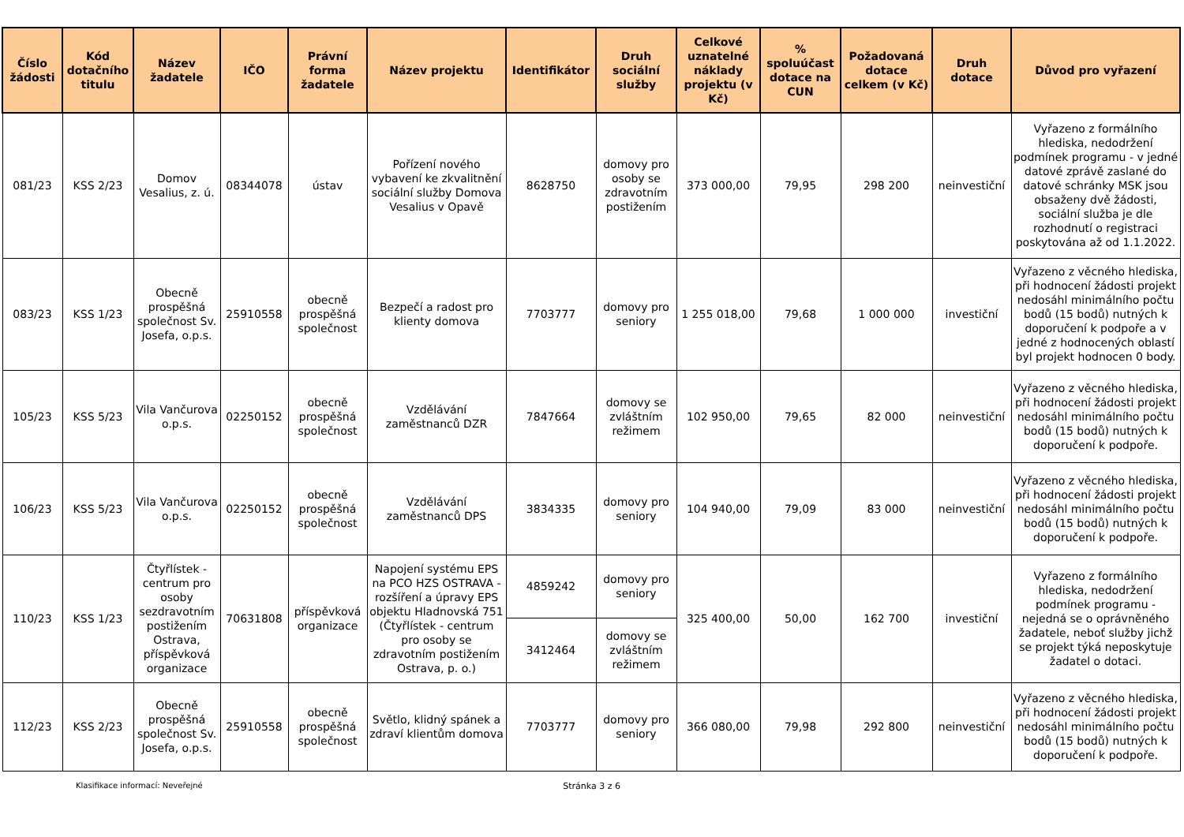| Číslo žádosti | Kód dotačního titulu | Název žadatele | IČO | Právní forma žadatele | Název projektu | Identifikátor | Druh sociální služby | Celkové uznatelné náklady projektu (v Kč) | % spoluúčast dotace na CUN | Požadovaná dotace celkem (v Kč) | Druh dotace | Důvod pro vyřazení |
| --- | --- | --- | --- | --- | --- | --- | --- | --- | --- | --- | --- | --- |
| 081/23 | KSS 2/23 | Domov Vesalius, z. ú. | 08344078 | ústav | Pořízení nového vybavení ke zkvalitnění sociální služby Domova Vesalius v Opavě | 8628750 | domovy pro osoby se zdravotním postižením | 373 000,00 | 79,95 | 298 200 | neinvestiční | Vyřazeno z formálního hlediska, nedodržení podmínek programu - v jedné datové zprávě zaslané do datové schránky MSK jsou obsaženy dvě žádosti, sociální služba je dle rozhodnutí o registraci poskytována až od 1.1.2022. |
| 083/23 | KSS 1/23 | Obecně prospěšná společnost Sv. Josefa, o.p.s. | 25910558 | obecně prospěšná společnost | Bezpečí a radost pro klienty domova | 7703777 | domovy pro seniory | 1 255 018,00 | 79,68 | 1 000 000 | investiční | Vyřazeno z věcného hlediska, při hodnocení žádosti projekt nedosáhl minimálního počtu bodů (15 bodů) nutných k doporučení k podpoře a v jedné z hodnocených oblastí byl projekt hodnocen 0 body. |
| 105/23 | KSS 5/23 | Vila Vančurova o.p.s. | 02250152 | obecně prospěšná společnost | Vzdělávání zaměstnanců DZR | 7847664 | domovy se zvláštním režimem | 102 950,00 | 79,65 | 82 000 | neinvestiční | Vyřazeno z věcného hlediska, při hodnocení žádosti projekt nedosáhl minimálního počtu bodů (15 bodů) nutných k doporučení k podpoře. |
| 106/23 | KSS 5/23 | Vila Vančurova o.p.s. | 02250152 | obecně prospěšná společnost | Vzdělávání zaměstnanců DPS | 3834335 | domovy pro seniory | 104 940,00 | 79,09 | 83 000 | neinvestiční | Vyřazeno z věcného hlediska, při hodnocení žádosti projekt nedosáhl minimálního počtu bodů (15 bodů) nutných k doporučení k podpoře. |
| 110/23 | KSS 1/23 | Čtyřlístek - centrum pro osoby sezdravotním postižením Ostrava, příspěvková organizace | 70631808 | příspěvková organizace | Napojení systému EPS na PCO HZS OSTRAVA - rozšíření a úpravy EPS objektu Hladnovská 751 (Čtyřlístek - centrum pro osoby se zdravotním postižením Ostrava, p. o.) | 4859242 | domovy pro seniory | 325 400,00 | 50,00 | 162 700 | investiční | Vyřazeno z formálního hlediska, nedodržení podmínek programu - nejedná se o oprávněného žadatele, neboť služby jichž se projekt týká neposkytuje žadatel o dotaci. |
| | | | | | | 3412464 | domovy se zvláštním režimem | | | | | |
| 112/23 | KSS 2/23 | Obecně prospěšná společnost Sv. Josefa, o.p.s. | 25910558 | obecně prospěšná společnost | Světlo, klidný spánek a zdraví klientům domova | 7703777 | domovy pro seniory | 366 080,00 | 79,98 | 292 800 | neinvestiční | Vyřazeno z věcného hlediska, při hodnocení žádosti projekt nedosáhl minimálního počtu bodů (15 bodů) nutných k doporučení k podpoře. |
Klasifikace informací: Neveřejné Stránka 3 z 6